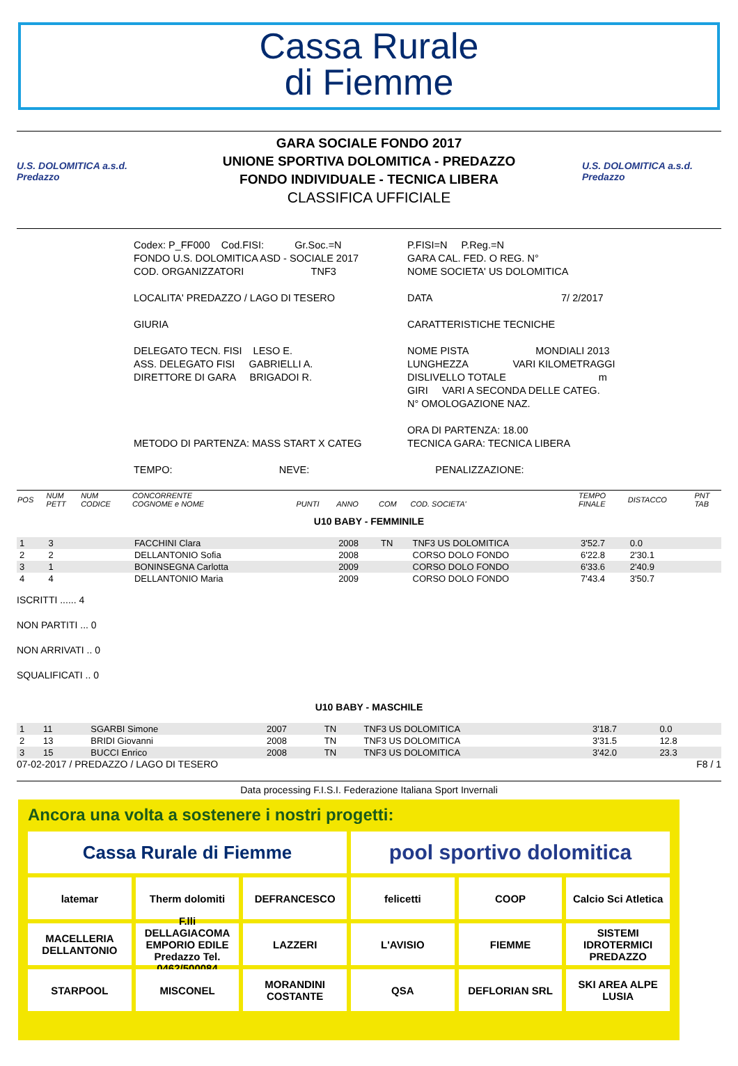Cassa Rurale
di Fiemme
U.S. DOLOMITICA a.s.d. Predazzo
GARA SOCIALE FONDO 2017
UNIONE SPORTIVA DOLOMITICA - PREDAZZO
FONDO INDIVIDUALE - TECNICA LIBERA
CLASSIFICA UFFICIALE
U.S. DOLOMITICA a.s.d. Predazzo
Codex: P_FF000 Cod.FISI: Gr.Soc.=N
FONDO U.S. DOLOMITICA ASD - SOCIALE 2017
COD. ORGANIZZATORI TNF3
P.FISI=N P.Reg.=N
GARA CAL. FED. O REG. N°
NOME SOCIETA' US DOLOMITICA
LOCALITA' PREDAZZO / LAGO DI TESERO
DATA 7/ 2/2017
GIURIA
CARATTERISTICHE TECNICHE
DELEGATO TECN. FISI LESO E.
ASS. DELEGATO FISI GABRIELLI A.
DIRETTORE DI GARA BRIGADOI R.
NOME PISTA MONDIALI 2013
LUNGHEZZA VARI KILOMETRAGGI
DISLIVELLO TOTALE m
GIRI VARI A SECONDA DELLE CATEG.
N° OMOLOGAZIONE NAZ.
METODO DI PARTENZA: MASS START X CATEG
ORA DI PARTENZA: 18.00
TECNICA GARA: TECNICA LIBERA
TEMPO: NEVE:
PENALIZZAZIONE:
| POS | NUM PETT | NUM CODICE | CONCORRENTE COGNOME e NOME | PUNTI | ANNO | COM | COD. SOCIETA' | TEMPO FINALE | DISTACCO | PNT TAB |
| --- | --- | --- | --- | --- | --- | --- | --- | --- | --- | --- |
| U10 BABY - FEMMINILE | | | | | | | | | | |
| 1 | 3 | | FACCHINI Clara | | 2008 | TN | TNF3 US DOLOMITICA | 3'52.7 | 0.0 | |
| 2 | 2 | | DELLANTONIO Sofia | | 2008 | | CORSO DOLO FONDO | 6'22.8 | 2'30.1 | |
| 3 | 1 | | BONINSEGNA Carlotta | | 2009 | | CORSO DOLO FONDO | 6'33.6 | 2'40.9 | |
| 4 | 4 | | DELLANTONIO Maria | | 2009 | | CORSO DOLO FONDO | 7'43.4 | 3'50.7 | |
ISCRITTI ...... 4
NON PARTITI ... 0
NON ARRIVATI .. 0
SQUALIFICATI .. 0
| U10 BABY - MASCHILE | | | | | | | | | | |
| 1 | 11 | | SGARBI Simone | | 2007 | TN | TNF3 US DOLOMITICA | 3'18.7 | 0.0 | |
| 2 | 13 | | BRIDI Giovanni | | 2008 | TN | TNF3 US DOLOMITICA | 3'31.5 | 12.8 | |
| 3 | 15 | | BUCCI Enrico | | 2008 | TN | TNF3 US DOLOMITICA | 3'42.0 | 23.3 | |
07-02-2017 / PREDAZZO / LAGO DI TESERO F8 / 1
Data processing F.I.S.I. Federazione Italiana Sport Invernali
Ancora una volta a sostenere i nostri progetti:
Cassa Rurale di Fiemme
pool sportivo dolomitica
latemar
Therm dolomiti
DEFRANCESCO
felicetti
COOP
Calcio Sci Atletica
MACELLERIA DELLANTONIO
F.lli DELLAGIACOMA EMPORIO EDILE Predazzo Tel. 0462/500084
LAZZERI
L'AVISIO
FIEMME
SISTEMI IDROTERMICI PREDAZZO
STARPOOL
MISCONEL
MORANDINI COSTANTE
QSA
DEFLORIAN SRL
SKI AREA ALPE LUSIA